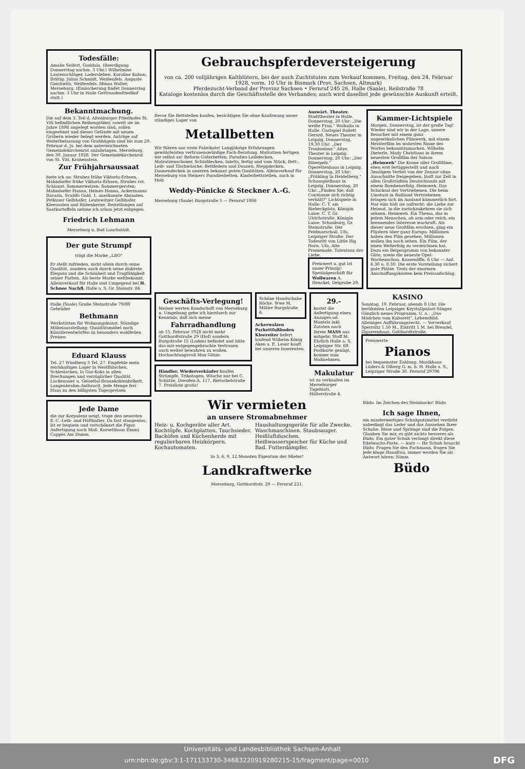Todesfälle:
Amalie Seifert, Goddula. (Beerdigung Donnerstag nachm. 3 Uhr.) Wilhelmine Lautenschläger, Lodersleben. Karoline Kuban, Brittig. Julius Schmidt, Weißenfels. Auguste Gnichwitz, Weißenfels. Minna Walter, Merseburg. (Einäscherung findet Donnerstag nachm. 3 Uhr in Halle Gertraudenfriedhof statt.)
Bekanntmachung.
Die auf dem 3. Teil d. Altenburger Friedhofes St. Viti befindlichen Reihengräber, soweit sie im Jahre 1898 angelegt worden sind, sollen eingeebnet und dieses Gelände mit neuen Gräbern wieder belegt werden. Anträge auf Weiterbelassung von Grabhügeln sind bis zum 29. Februar d. Js. bei dem unterzeichneten Gemeindekirchenrat anzubringen. Merseburg, den 30. Januar 1928. Der Gemeindekirchenrat von St. Viti. Krahenstein.
Zur Frühjahrsaussaat
biete ich an: Strubes frühe Viktoria-Erbsen, Mahndorfer frühe Viktoria-Erbsen, Strubes rot. Schlanst. Sommerweizen. Sommergersten: Mahndorfer Hanna, Heines Hanna, Ackermanns Bavaria, Svalöfs Gold, 1. anerkannte Absaaten. Petkuser Gelbhafer, Leutewitzer Gelbhafer. Kleesaaten und Rübenkerne. Bestellungen auf Saatkartoffeln nehme ich schon jetzt entgegen.
Friedrich Lehmann
Merseburg u. Bad Lauchstädt.
Der gute Strumpf
trägt die Marke „LBO"
Er stellt zufrieden, nicht allein durch seine Qualität, sondern auch durch seine diskrete Eleganz und die Schönheit und Tragfähigkeit seiner Farben. Als beste Marke weltbekannt. Alleinverkauf für Halle und Umgegend bei H. Schnee Nachfl. Halle a. S. Gr. Steinstr. 84.
Halle (Saale) Große Steinstraße 79/80 Gebrüder
Bethmann
Werkstätten für Wohnungskunst. Ständige Möbelausstellung. Qualitätsmöbel nach Künstlerentwürfen zu besonders wohlfeilen Preisen
Eduard Klauss
Tel. 27 Windberg 3 Tel. 27. Empfehle mein reichhaltiges Lager in Westfälischen, Schlesischen, Ia Gas-Koks in allen Brechungen und vorzüglicher Qualität. Luckenauer u. Geiseltal-Braunkohlenbrikett, Langenbrahm-Anthracit. Jede Menge frei Haus zu den billigsten Tagespreisen
Jede Dame
die zur Korpulenz neigt, trage den neuesten E.-C.-Leib- und Hüfthalter. Da fast stangenlos, ist er bequem und verschönert die Figur. Anfertigung nach Maß. Korsetthaus Emmy Cappès Am Damm.
Gebrauchspferdeversteigerung
von ca. 200 volljährigen Kaltblütern, bei der auch Zuchtstuten zum Verkauf kommen, Freitag, den 24. Februar 1928, vorm. 10 Uhr in Bismark (Prov. Sachsen, Altmark)
Pferdezucht-Verband der Provinz Sachsen • Fernruf 245 26, Halle (Saale), Reilstraße 78
Kataloge kostenlos durch die Geschäftsstelle des Verbandes; auch wird daselbst jede gewünschte Auskunft erteilt.
Bevor Sie Bettstellen kaufen, besichtigen Sie ohne Kaufzwang unser ständiges Lager von
Metallbetten
Wir führen nur erste Fabrikate! Langjährige Erfahrungen gewährleisten vertrauenswürdige Fach-Beratung. Matratzen fertigen wir selbst an! Reform-Unterbetten, Paradies-Leibdecken, Matratzenschoner, Schlafdecken, Inletts, fertig und vom Stück, Bett-, Leib- und Tischwäsche, Bettfedern und Daunen, Steppdecken, Daunendecken in unseren bekannt guten Qualitäten. Alleinverkauf für Merseburg von Steiners Paradiesbetten. Kinderbettstellen, auch in Holz
Weddy-Pönicke & Steckner A.-G.
Merseburg (Saale) Burgstraße 5 — Fernruf 1006
Auswärt. Theater. Stadttheater in Halle. Donnerstag, 20 Uhr: „Die weiße Frau." Walhalla in Halle. Gastspiel Ballett Gerard. Neues Theater in Leipzig. Donnerstag, 19,30 Uhr: „Der Troubadour." Altes Theater in Leipzig. Donnerstag, 20 Uhr: „Der Biberpelz." Operettenhaus in Leipzig. Donnerstag, 20 Uhr: „Frühling in Heidelberg." Schauspielhaus in Leipzig. Donnerstag, 20 Uhr: „Finden Sie, daß Constanze sich richtig verhält?" Lichtspiele in Halle: C. T. am Riebeckplatz. Königin Luise. C. T. Gr. Ulrichstraße. Königin Luise. Schauburg, Gr. Steinstraße. Der Feldmarschall. Ufa, Leipziger Straße. Der Todesritt von Little Big Horn. Ufa, Alte Promenade. Totentanz der Liebe.
Preiswert u. gut ist unser Prinzip! Spezialgeschäft für Wollwaren A. Henckel, Delgrube 29.
Kammer-Lichtspiele
Morgen, Donnerstag, ist der große Tag! Wieder sind wir in der Lage, unsere Besucher mit einem ganz ungewöhnlichen Filmwerk, mit einem Meisterfilm im wahrsten Sinne des Wortes bekanntzumachen. Wilhelm Dieterle, Mady Christians in ihrem neuesten Großfilm der Saison „Heimweh" Die Krone aller Großfilme, eben erst fertiggestellt und nach 3maligem Verbot von der Zensur ohne Ausschnitte freigegeben, läuft zur Zeit in allen Großstädten Deutschlands mit einem Bombenerfolg. Heimweh. Das Schicksal der Vertriebenen. Die beim Umsturz in Rußland Vertriebenen bringen sich im Ausland kümmerlich fort. Nur eins hält sie aufrecht: die Liebe zur Heimat, in die zurückzukehren sie sich sehnen. Heimweh. Ein Thema, das in jedem Menschen, ob arm oder reich, ein brennendes Interesse wachruft. Als dieser neue Großfilm erschien, ging ein Flüstern über ganz Europa. Millionen haben den Film gesehen, Millionen wollen ihn noch sehen. Ein Film, der einen Welterfolg zu verzeichnen hat. Dazu ein Beiprogramm von bekannter Güte, sowie die neueste Opel-Wochenschau. Kassenöffn. 6 Uhr — Anf. 6.30 u. 8.30. Die erste Vorstellung sichert gute Plätze. Trotz der enormen Anschaffungskosten kein Preisaufschlag.
Geschäfts-Verlegung!
Meiner werten Kundschaft von Merseburg u. Umgebung gebe ich hierdurch zur Kenntnis, daß sich meine
Fahrradhandlung
ab 15. Februar 1928 nicht mehr Gotthardtstraße 29 (Hof) sondern Burgstraße 15 (Laden) befindet und bitte das mir entgegengebrachte Vertrauen auch weiter bewahren zu wollen. Hochachtungsvoll Max Götze.
Händler, Wiederverkäufer kaufen Strümpfe, Trikotagen, Wäsche nur bei C. Schütze, Dresden-A. 117, Rietschelstraße 7. Preisliste gratis!
Schöne Handschuhe Röcke. Wwe M. Müller Burgstraße 6.
Ackerwalzen Parkettfußboden Kleereiter liefert laufend Wilhelm König Aken a. E. Leser kauft bei unseren Inserenten.
29.-
kostet die Anfertigung eines Anzuges od. Mantels inkl. Zutaten nach Ihrem MASS aus mitgebr. Stoff M. Ehrlich Halle a. S. Leipziger Str. 69. Postkarte genügt, komme zum Maßnehmen.
Makulatur
ist zu verkaufen im Merseburger Tageblatt, Hälterstraße 4.
KASINO
Sonntag, 19. Februar, abends 8 Uhr. Die berühmten Leipziger Krystallpalast-Sänger. Gänzlich neues Programm. U. a.: „Das Mädchen vom Kabarett", Lebensbild. Alleiniges Aufführungsrecht. — Vorverkauf Sperrsitz 1.50 M., Eintritt 1 M. bei Brendel, Zigarrenhaus, Gotthardtstraße.
Preiswerte
Pianos
bei bequemster Zahlung. Musikhaus Lüders & Olberg G. m. b. H. Halle a. S., Leipziger Straße 30. Fernruf 29796
Wir vermieten
an unsere Stromabnehmer
Heiz- u. Kochgeräte aller Art. Kochtöpfe. Kochplatten. Tauchsieder. Backöfen und Küchenherde mit regulierbaren Heizkörpern. Kochautomaten.
Haushaltungsgeräte für alle Zwecke. Waschmaschinen. Staubsauger. Heißluftduschen. Heißwasserspeicher für Küche und Bad. Futterdämpfer.
In 3, 6, 9, 12 Monaten Eigentum der Mieter!
Landkraftwerke
Merseburg, Gotthardtstr. 29 — Fernruf 221.
Büdo. Im Zeichen des Steinbocks! Büdo
Ich sage Ihnen,
ein minderwertiges Schuhputzmittel verdirbt unbedingt das Leder und das Aussehen Ihrer Schuhe. Risse und Sprünge sind die Folgen. Glauben Sie mir, es gibt nichts besseres als Büdo. Ein guter Schuh verlangt direkt diese Edelwachs-Paste. — kurz — Ihr Schuh braucht Büdo. Fragen Sie den Fachmann, fragen Sie jede kluge Hausfrau, immer werden Sie als Antwort hören: Nimm
Büdo
Universitäts- und Landesbibliothek Sachsen-Anhalt
urn:nbn:de:gbv:3:1-171133730-34683220919280215-15/fragment/page=0010 DFG